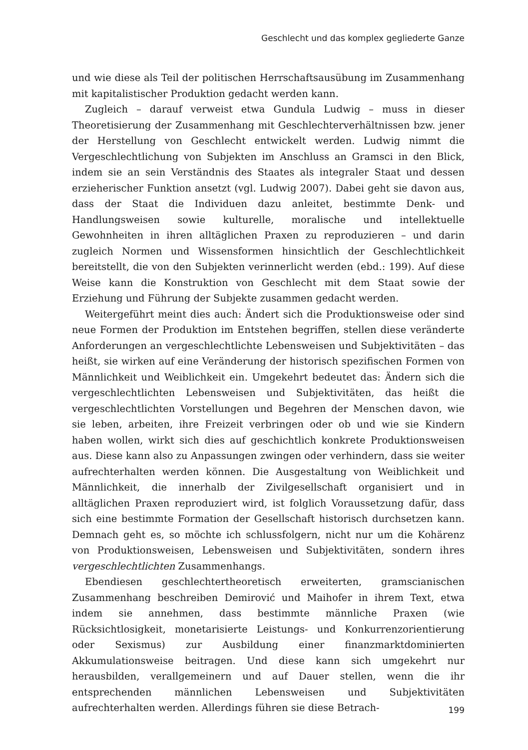Geschlecht und das komplex gegliederte Ganze
und wie diese als Teil der politischen Herrschaftsausübung im Zusammenhang mit kapitalistischer Produktion gedacht werden kann.
Zugleich – darauf verweist etwa Gundula Ludwig – muss in dieser Theoretisierung der Zusammenhang mit Geschlechterverhältnissen bzw. jener der Herstellung von Geschlecht entwickelt werden. Ludwig nimmt die Vergeschlechtlichung von Subjekten im Anschluss an Gramsci in den Blick, indem sie an sein Verständnis des Staates als integraler Staat und dessen erzieherischer Funktion ansetzt (vgl. Ludwig 2007). Dabei geht sie davon aus, dass der Staat die Individuen dazu anleitet, bestimmte Denk- und Handlungsweisen sowie kulturelle, moralische und intellektuelle Gewohnheiten in ihren alltäglichen Praxen zu reproduzieren – und darin zugleich Normen und Wissensformen hinsichtlich der Geschlechtlichkeit bereitstellt, die von den Subjekten verinnerlicht werden (ebd.: 199). Auf diese Weise kann die Konstruktion von Geschlecht mit dem Staat sowie der Erziehung und Führung der Subjekte zusammen gedacht werden.
Weitergeführt meint dies auch: Ändert sich die Produktionsweise oder sind neue Formen der Produktion im Entstehen begriffen, stellen diese veränderte Anforderungen an vergeschlechtlichte Lebensweisen und Subjektivitäten – das heißt, sie wirken auf eine Veränderung der historisch spezifischen Formen von Männlichkeit und Weiblichkeit ein. Umgekehrt bedeutet das: Ändern sich die vergeschlechtlichten Lebensweisen und Subjektivitäten, das heißt die vergeschlechtlichten Vorstellungen und Begehren der Menschen davon, wie sie leben, arbeiten, ihre Freizeit verbringen oder ob und wie sie Kindern haben wollen, wirkt sich dies auf geschichtlich konkrete Produktionsweisen aus. Diese kann also zu Anpassungen zwingen oder verhindern, dass sie weiter aufrechterhalten werden können. Die Ausgestaltung von Weiblichkeit und Männlichkeit, die innerhalb der Zivilgesellschaft organisiert und in alltäglichen Praxen reproduziert wird, ist folglich Voraussetzung dafür, dass sich eine bestimmte Formation der Gesellschaft historisch durchsetzen kann. Demnach geht es, so möchte ich schlussfolgern, nicht nur um die Kohärenz von Produktionsweisen, Lebensweisen und Subjektivitäten, sondern ihres vergeschlechtlichten Zusammenhangs.
Ebendiesen geschlechtertheoretisch erweiterten, gramscianischen Zusammenhang beschreiben Demirović und Maihofer in ihrem Text, etwa indem sie annehmen, dass bestimmte männliche Praxen (wie Rücksichtlosigkeit, monetarisierte Leistungs- und Konkurrenzorientierung oder Sexismus) zur Ausbildung einer finanzmarktdominierten Akkumulationsweise beitragen. Und diese kann sich umgekehrt nur herausbilden, verallgemeinern und auf Dauer stellen, wenn die ihr entsprechenden männlichen Lebensweisen und Subjektivitäten aufrechterhalten werden. Allerdings führen sie diese Betrach-
199